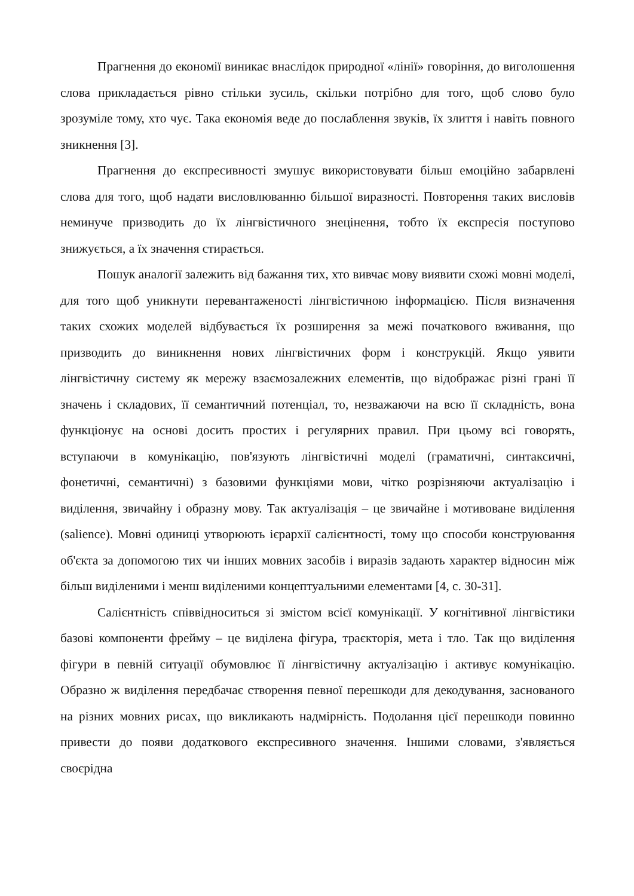Прагнення до економії виникає внаслідок природної «лінії» говоріння, до виголошення слова прикладається рівно стільки зусиль, скільки потрібно для того, щоб слово було зрозуміле тому, хто чує. Така економія веде до послаблення звуків, їх злиття і навіть повного зникнення [3].
Прагнення до експресивності змушує використовувати більш емоційно забарвлені слова для того, щоб надати висловлюванню більшої виразності. Повторення таких висловів неминуче призводить до їх лінгвістичного знецінення, тобто їх експресія поступово знижується, а їх значення стирається.
Пошук аналогії залежить від бажання тих, хто вивчає мову виявити схожі мовні моделі, для того щоб уникнути перевантаженості лінгвістичною інформацією. Після визначення таких схожих моделей відбувається їх розширення за межі початкового вживання, що призводить до виникнення нових лінгвістичних форм і конструкцій. Якщо уявити лінгвістичну систему як мережу взаємозалежних елементів, що відображає різні грані її значень і складових, її семантичний потенціал, то, незважаючи на всю її складність, вона функціонує на основі досить простих і регулярних правил. При цьому всі говорять, вступаючи в комунікацію, пов'язують лінгвістичні моделі (граматичні, синтаксичні, фонетичні, семантичні) з базовими функціями мови, чітко розрізняючи актуалізацію і виділення, звичайну і образну мову. Так актуалізація – це звичайне і мотивоване виділення (salience). Мовні одиниці утворюють ієрархії салієнтності, тому що способи конструювання об'єкта за допомогою тих чи інших мовних засобів і виразів задають характер відносин між більш виділеними і менш виділеними концептуальними елементами [4, с. 30-31].
Салієнтність співвідноситься зі змістом всієї комунікації. У когнітивної лінгвістики базові компоненти фрейму – це виділена фігура, траєкторія, мета і тло. Так що виділення фігури в певній ситуації обумовлює її лінгвістичну актуалізацію і активує комунікацію. Образно ж виділення передбачає створення певної перешкоди для декодування, заснованого на різних мовних рисах, що викликають надмірність. Подолання цієї перешкоди повинно привести до появи додаткового експресивного значення. Іншими словами, з'являється своєрідна